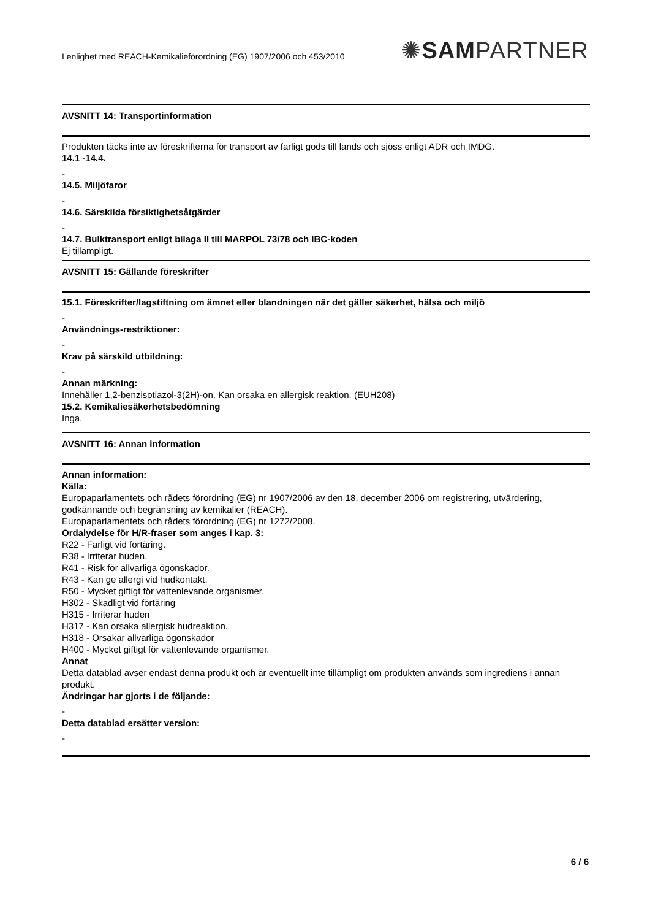I enlighet med REACH-Kemikalieförordning (EG) 1907/2006 och 453/2010 ✺SAMPARTNER
AVSNITT 14: Transportinformation
Produkten täcks inte av föreskrifterna för transport av farligt gods till lands och sjöss enligt ADR och IMDG.
14.1 -14.4.
-
14.5. Miljöfaror
-
14.6. Särskilda försiktighetsåtgärder
-
14.7. Bulktransport enligt bilaga II till MARPOL 73/78 och IBC-koden
Ej tillämpligt.
AVSNITT 15: Gällande föreskrifter
15.1. Föreskrifter/lagstiftning om ämnet eller blandningen när det gäller säkerhet, hälsa och miljö
-
Användnings-restriktioner:
-
Krav på särskild utbildning:
-
Annan märkning:
Innehåller 1,2-benzisotiazol-3(2H)-on. Kan orsaka en allergisk reaktion. (EUH208)
15.2. Kemikaliesäkerhetsbedömning
Inga.
AVSNITT 16: Annan information
Annan information:
Källa:
Europaparlamentets och rådets förordning (EG) nr 1907/2006 av den 18. december 2006 om registrering, utvärdering, godkännande och begränsning av kemikalier (REACH).
Europaparlamentets och rådets förordning (EG) nr 1272/2008.
Ordalydelse för H/R-fraser som anges i kap. 3:
R22 - Farligt vid förtäring.
R38 - Irriterar huden.
R41 - Risk för allvarliga ögonskador.
R43 - Kan ge allergi vid hudkontakt.
R50 - Mycket giftigt för vattenlevande organismer.
H302 - Skadligt vid förtäring
H315 - Irriterar huden
H317 - Kan orsaka allergisk hudreaktion.
H318 - Orsakar allvarliga ögonskador
H400 - Mycket giftigt för vattenlevande organismer.
Annat
Detta datablad avser endast denna produkt och är eventuellt inte tillämpligt om produkten används som ingrediens i annan produkt.
Ändringar har gjorts i de följande:
-
Detta datablad ersätter version:
-
6 / 6